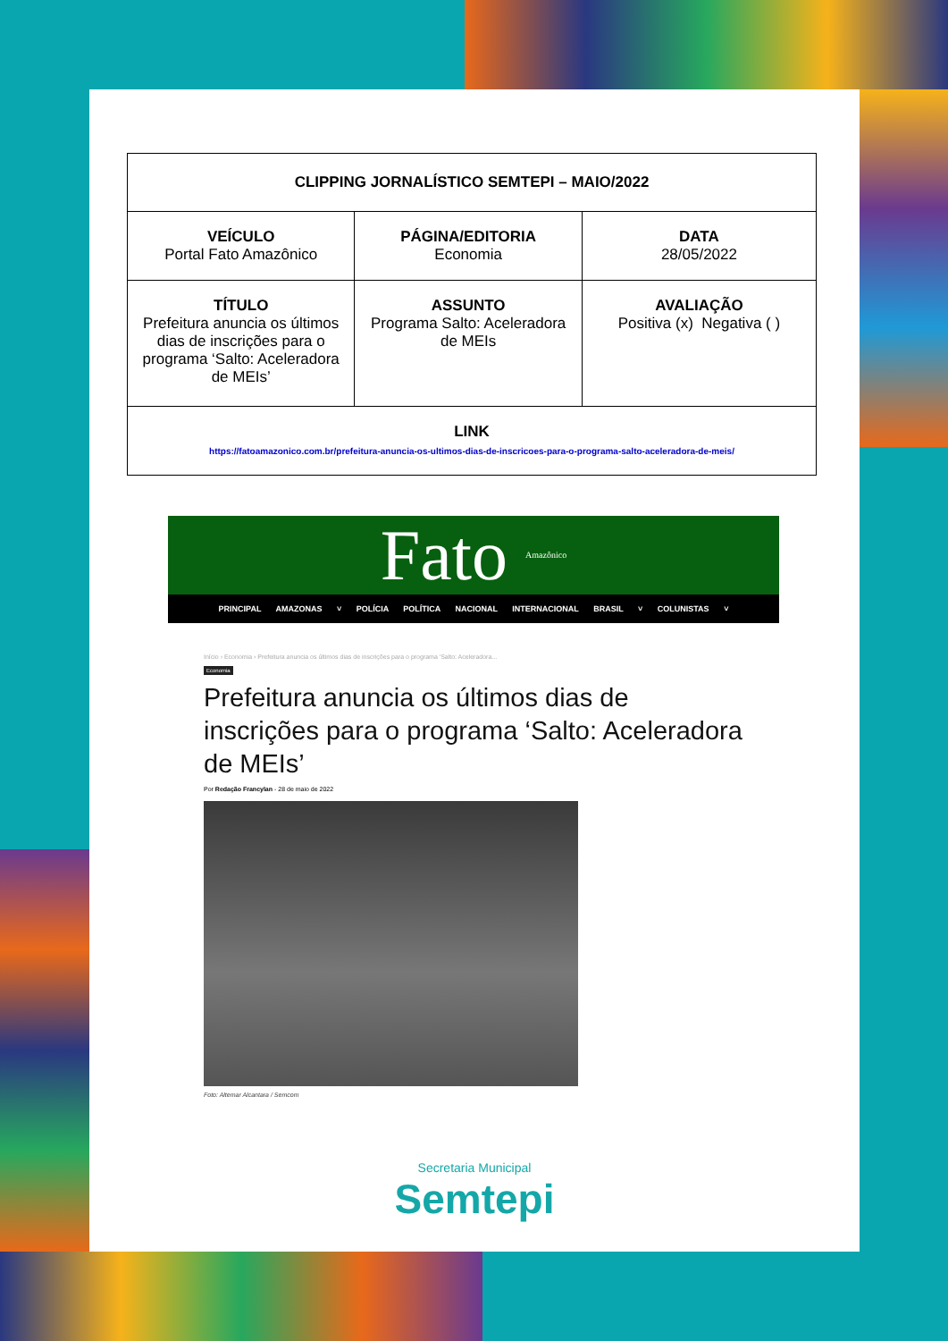| CLIPPING JORNALÍSTICO SEMTEPI – MAIO/2022 | | |
| VEÍCULO Portal Fato Amazônico | PÁGINA/EDITORIA Economia | DATA 28/05/2022 |
| TÍTULO Prefeitura anuncia os últimos dias de inscrições para o programa ‘Salto: Aceleradora de MEIs’ | ASSUNTO Programa Salto: Aceleradora de MEIs | AVALIAÇÃO Positiva (x) Negativa ( ) |
| LINK https://fatoamazonico.com.br/prefeitura-anuncia-os-ultimos-dias-de-inscricoes-para-o-programa-salto-aceleradora-de-meis/ | | |
Fato Amazônico
PRINCIPAL AMAZONAS ˅ POLÍCIA POLÍTICA NACIONAL INTERNACIONAL BRASIL ˅ COLUNISTAS ˅
Início › Economia › Prefeitura anuncia os últimos dias de inscrições para o programa 'Salto: Aceleradora...
Economia
Prefeitura anuncia os últimos dias de inscrições para o programa ‘Salto: Aceleradora de MEIs’
Por Redação Francylan - 28 de maio de 2022
Foto: Altemar Alcantara / Semcom
Secretaria Municipal
Semtepi